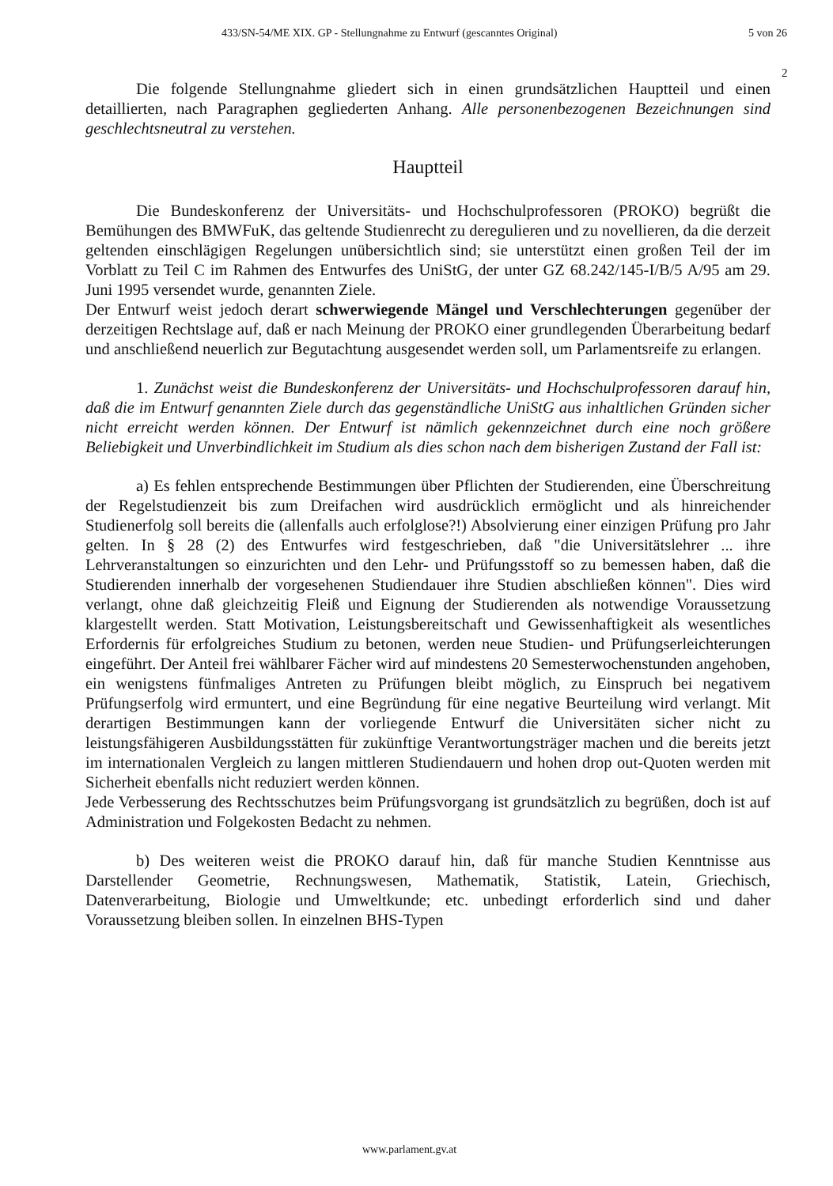433/SN-54/ME XIX. GP - Stellungnahme zu Entwurf (gescanntes Original)
5 von 26
2
Die folgende Stellungnahme gliedert sich in einen grundsätzlichen Hauptteil und einen detaillierten, nach Paragraphen gegliederten Anhang. Alle personenbezogenen Bezeichnungen sind geschlechtsneutral zu verstehen.
Hauptteil
Die Bundeskonferenz der Universitäts- und Hochschulprofessoren (PROKO) begrüßt die Bemühungen des BMWFuK, das geltende Studienrecht zu deregulieren und zu novellieren, da die derzeit geltenden einschlägigen Regelungen unübersichtlich sind; sie unterstützt einen großen Teil der im Vorblatt zu Teil C im Rahmen des Entwurfes des UniStG, der unter GZ 68.242/145-I/B/5 A/95 am 29. Juni 1995 versendet wurde, genannten Ziele.
Der Entwurf weist jedoch derart schwerwiegende Mängel und Verschlechterungen gegenüber der derzeitigen Rechtslage auf, daß er nach Meinung der PROKO einer grundlegenden Überarbeitung bedarf und anschließend neuerlich zur Begutachtung ausgesendet werden soll, um Parlamentsreife zu erlangen.
1. Zunächst weist die Bundeskonferenz der Universitäts- und Hochschulprofessoren darauf hin, daß die im Entwurf genannten Ziele durch das gegenständliche UniStG aus inhaltlichen Gründen sicher nicht erreicht werden können. Der Entwurf ist nämlich gekennzeichnet durch eine noch größere Beliebigkeit und Unverbindlichkeit im Studium als dies schon nach dem bisherigen Zustand der Fall ist:
a) Es fehlen entsprechende Bestimmungen über Pflichten der Studierenden, eine Überschreitung der Regelstudienzeit bis zum Dreifachen wird ausdrücklich ermöglicht und als hinreichender Studienerfolg soll bereits die (allenfalls auch erfolglose?!) Absolvierung einer einzigen Prüfung pro Jahr gelten. In § 28 (2) des Entwurfes wird festgeschrieben, daß "die Universitätslehrer ... ihre Lehrveranstaltungen so einzurichten und den Lehr- und Prüfungsstoff so zu bemessen haben, daß die Studierenden innerhalb der vorgesehenen Studiendauer ihre Studien abschließen können". Dies wird verlangt, ohne daß gleichzeitig Fleiß und Eignung der Studierenden als notwendige Voraussetzung klargestellt werden. Statt Motivation, Leistungsbereitschaft und Gewissenhaftigkeit als wesentliches Erfordernis für erfolgreiches Studium zu betonen, werden neue Studien- und Prüfungserleichterungen eingeführt. Der Anteil frei wählbarer Fächer wird auf mindestens 20 Semesterwochenstunden angehoben, ein wenigstens fünfmaliges Antreten zu Prüfungen bleibt möglich, zu Einspruch bei negativem Prüfungserfolg wird ermuntert, und eine Begründung für eine negative Beurteilung wird verlangt. Mit derartigen Bestimmungen kann der vorliegende Entwurf die Universitäten sicher nicht zu leistungsfähigeren Ausbildungsstätten für zukünftige Verantwortungsträger machen und die bereits jetzt im internationalen Vergleich zu langen mittleren Studiendauern und hohen drop out-Quoten werden mit Sicherheit ebenfalls nicht reduziert werden können.
Jede Verbesserung des Rechtsschutzes beim Prüfungsvorgang ist grundsätzlich zu begrüßen, doch ist auf Administration und Folgekosten Bedacht zu nehmen.
b) Des weiteren weist die PROKO darauf hin, daß für manche Studien Kenntnisse aus Darstellender Geometrie, Rechnungswesen, Mathematik, Statistik, Latein, Griechisch, Datenverarbeitung, Biologie und Umweltkunde; etc. unbedingt erforderlich sind und daher Voraussetzung bleiben sollen. In einzelnen BHS-Typen
www.parlament.gv.at